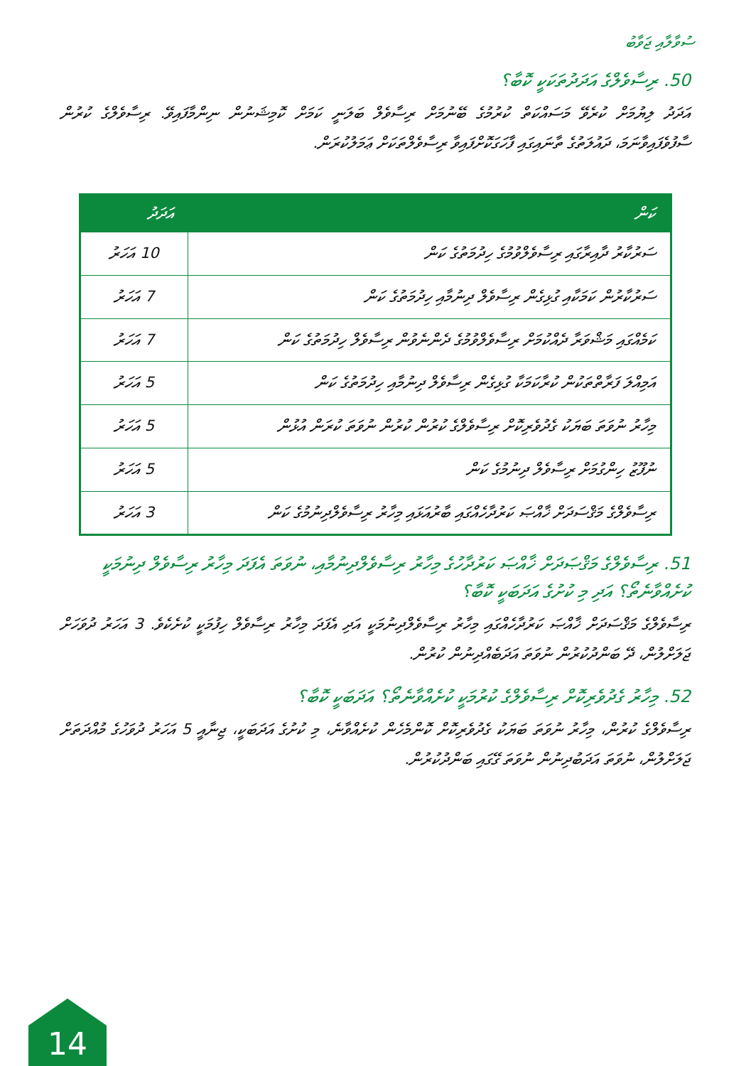ސުވާލާއި ޖަވާބު
50. ރިސާވެލްގެ އަދަދުތަކަކީ ކޮބާ؟
އަދަދު ލިޔުމަށް ކުރެވޭ މަސައްކަތް ކުރުމުގެ ބޭނުމަށް ރިސާވެލް ބަލަނީ ކަމަށް ކޮމިޝަނުން ނިންމާފައިވޭ. ރިސާވެލްގެ ކުރުން ސާފުވެފައިވާނަމަ، ދައުލަތުގެ ތާނައިގައި ފާހަގަކޮށްފައިވާ ރިސާވެލްތަކަށް ޢަމަލުކުރަން.
| ކަން | އަދަދު |
| --- | --- |
| ސަރުކާރު ދާއިރާގައި ރިސާވެލްވުމުގެ ހިދުމަތުގެ ކަން | 10 އަހަރު |
| ސަރުކާރުން ކަމަކާއި ގުޅިގެން ރިސާވެލް ދިނުމާއި ހިދުމަތުގެ ކަން | 7 އަހަރު |
| ކަމެއްގައި މަޝްވަރާ ދެއްކުމަށް ރިސާވެލްވުމުގެ ދެންނެވުން ރިސާވެލް ހިދުމަތުގެ ކަން | 7 އަހަރު |
| އަމިއްލަ ފަރާތްތަކުން ކުރާކަމަކާ ގުޅިގެން ރިސާވެލް ދިނުމާއި ހިދުމަތުގެ ކަން | 5 އަހަރު |
| މިހާރު ނުވަތަ ބަޔަކު ގެދުވެރިކޮށް ރިސާވެލްގެ ކުރުން ކުރުން ނުވަތަ ކުރަން އުޅުން | 5 އަހަރު |
| ނުފޫޒު ހިންގުމަށް ރިސާވެލް ދިނުމުގެ ކަން | 5 އަހަރު |
| ރިސާވެލްގެ މަޤްސަދަށް ޚާއްޞަ ކަރުދާހެއްގައި ބާރުއަޅައި މިހާރު ރިސާވެލްދިނުމުގެ ކަން | 3 އަހަރު |
51. ރިސާވެލްގެ މަޤްޞަދަށް ޚާއްޞަ ކަރުދާހުގެ މިހާރު ރިސާވެލްދިނުމާއި، ނުވަތަ އެފަދަ މިހާރު ރިސާވެލް ދިނުމަކީ ކުށެއްވާނެތޯ؟ އަދި މި ކުށުގެ އަދަބަކީ ކޮބާ؟
ރިސާވެލްގެ މަޤްސަދަށް ޚާއްޞަ ކަރުދާހެއްގައި މިހާރު ރިސާވެލްދިނުމަކީ އަދި އެފަދަ މިހާރު ރިސާވެލް ހިފުމަކީ ކުށެކެވެ. 3 އަހަރު ދުވަހަށް ޖަލަށްލުން، ދޭ ބަންދުކުރުން ނުވަތަ އަދަބެއްދިނުން ކުރުން.
52. މިހާރު ގެދުވެރިކޮށް ރިސާވެލްގެ ކުރުމަކީ ކުށެއްވާނެތޯ؟ އަދަބަކީ ކޮބާ؟
ރިސާވެލްގެ ކުރުން، މިހާރު ނުވަތަ ބަޔަކު ގެދުވެރިކޮށް ކޮންމެހެން ކުށެއްވާނެ، މި ކުށުގެ އަދަބަކީ، ޖިނާއީ 5 އަހަރު ދުވަހުގެ މުއްދަތަށް ޖަލަށްލުން، ނުވަތަ އަދަބުދިނުން ނުވަތަ ގޭގައި ބަންދުކުރުން.
14